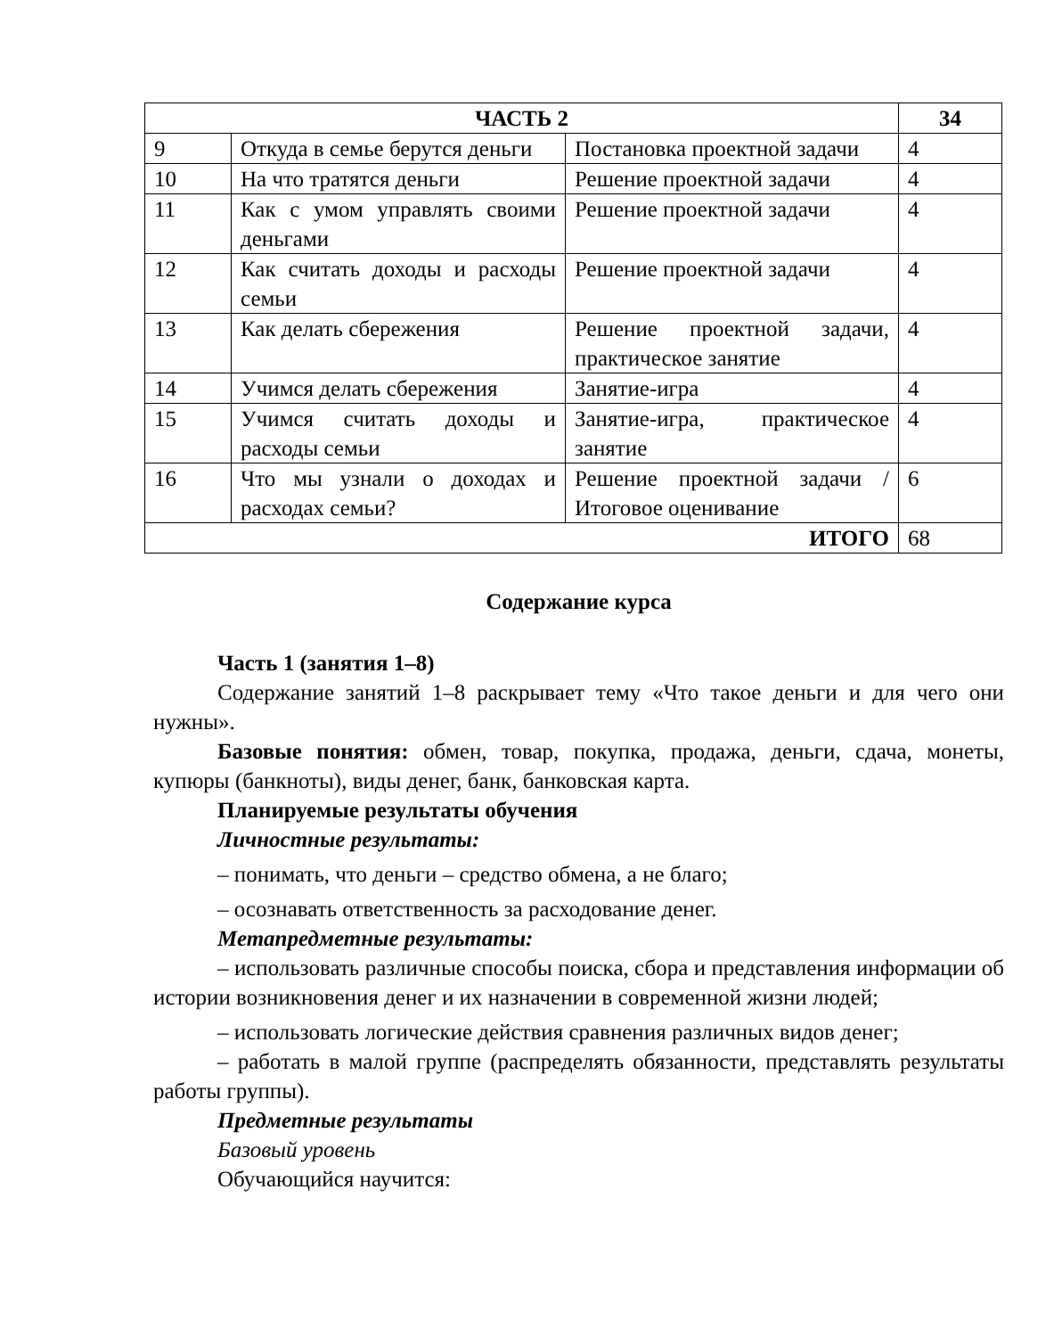| ЧАСТЬ 2 | | | 34 |
| 9 | Откуда в семье берутся деньги | Постановка проектной задачи | 4 |
| 10 | На что тратятся деньги | Решение проектной задачи | 4 |
| 11 | Как с умом управлять своими деньгами | Решение проектной задачи | 4 |
| 12 | Как считать доходы и расходы семьи | Решение проектной задачи | 4 |
| 13 | Как делать сбережения | Решение проектной задачи, практическое занятие | 4 |
| 14 | Учимся делать сбережения | Занятие-игра | 4 |
| 15 | Учимся считать доходы и расходы семьи | Занятие-игра, практическое занятие | 4 |
| 16 | Что мы узнали о доходах и расходах семьи? | Решение проектной задачи / Итоговое оценивание | 6 |
| ИТОГО | | | 68 |
Содержание курса
Часть 1 (занятия 1–8)
Содержание занятий 1–8 раскрывает тему «Что такое деньги и для чего они нужны».
Базовые понятия: обмен, товар, покупка, продажа, деньги, сдача, монеты, купюры (банкноты), виды денег, банк, банковская карта.
Планируемые результаты обучения
Личностные результаты:
– понимать, что деньги – средство обмена, а не благо;
– осознавать ответственность за расходование денег.
Метапредметные результаты:
– использовать различные способы поиска, сбора и представления информации об истории возникновения денег и их назначении в современной жизни людей;
– использовать логические действия сравнения различных видов денег;
– работать в малой группе (распределять обязанности, представлять результаты работы группы).
Предметные результаты
Базовый уровень
Обучающийся научится: